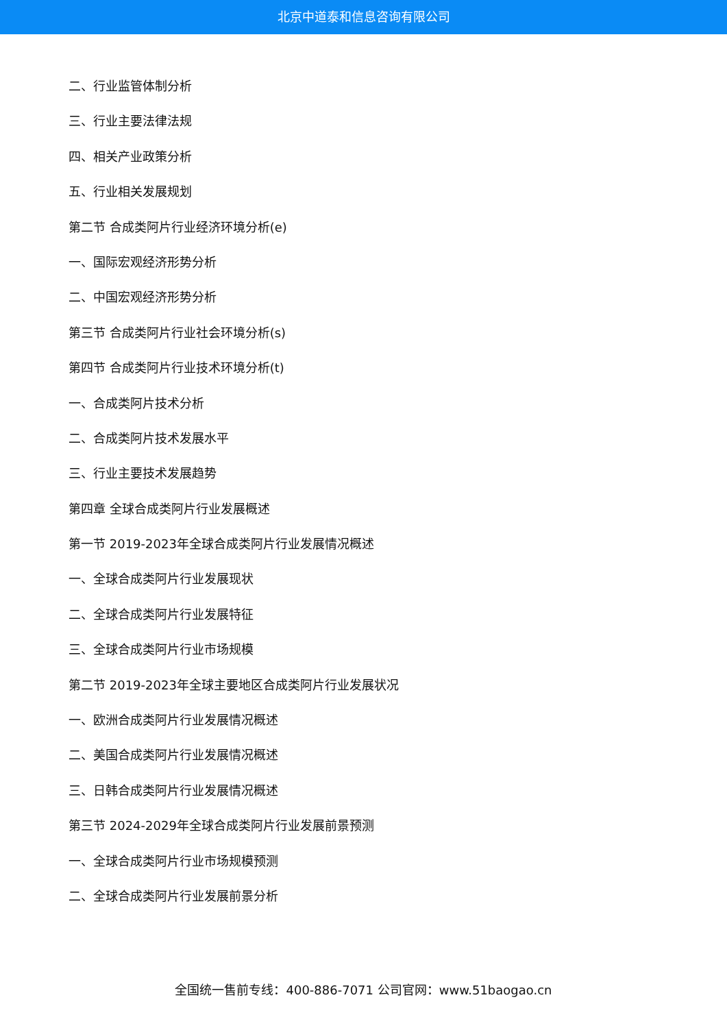北京中道泰和信息咨询有限公司
二、行业监管体制分析
三、行业主要法律法规
四、相关产业政策分析
五、行业相关发展规划
第二节 合成类阿片行业经济环境分析(e)
一、国际宏观经济形势分析
二、中国宏观经济形势分析
第三节 合成类阿片行业社会环境分析(s)
第四节 合成类阿片行业技术环境分析(t)
一、合成类阿片技术分析
二、合成类阿片技术发展水平
三、行业主要技术发展趋势
第四章 全球合成类阿片行业发展概述
第一节 2019-2023年全球合成类阿片行业发展情况概述
一、全球合成类阿片行业发展现状
二、全球合成类阿片行业发展特征
三、全球合成类阿片行业市场规模
第二节 2019-2023年全球主要地区合成类阿片行业发展状况
一、欧洲合成类阿片行业发展情况概述
二、美国合成类阿片行业发展情况概述
三、日韩合成类阿片行业发展情况概述
第三节 2024-2029年全球合成类阿片行业发展前景预测
一、全球合成类阿片行业市场规模预测
二、全球合成类阿片行业发展前景分析
全国统一售前专线：400-886-7071 公司官网：www.51baogao.cn